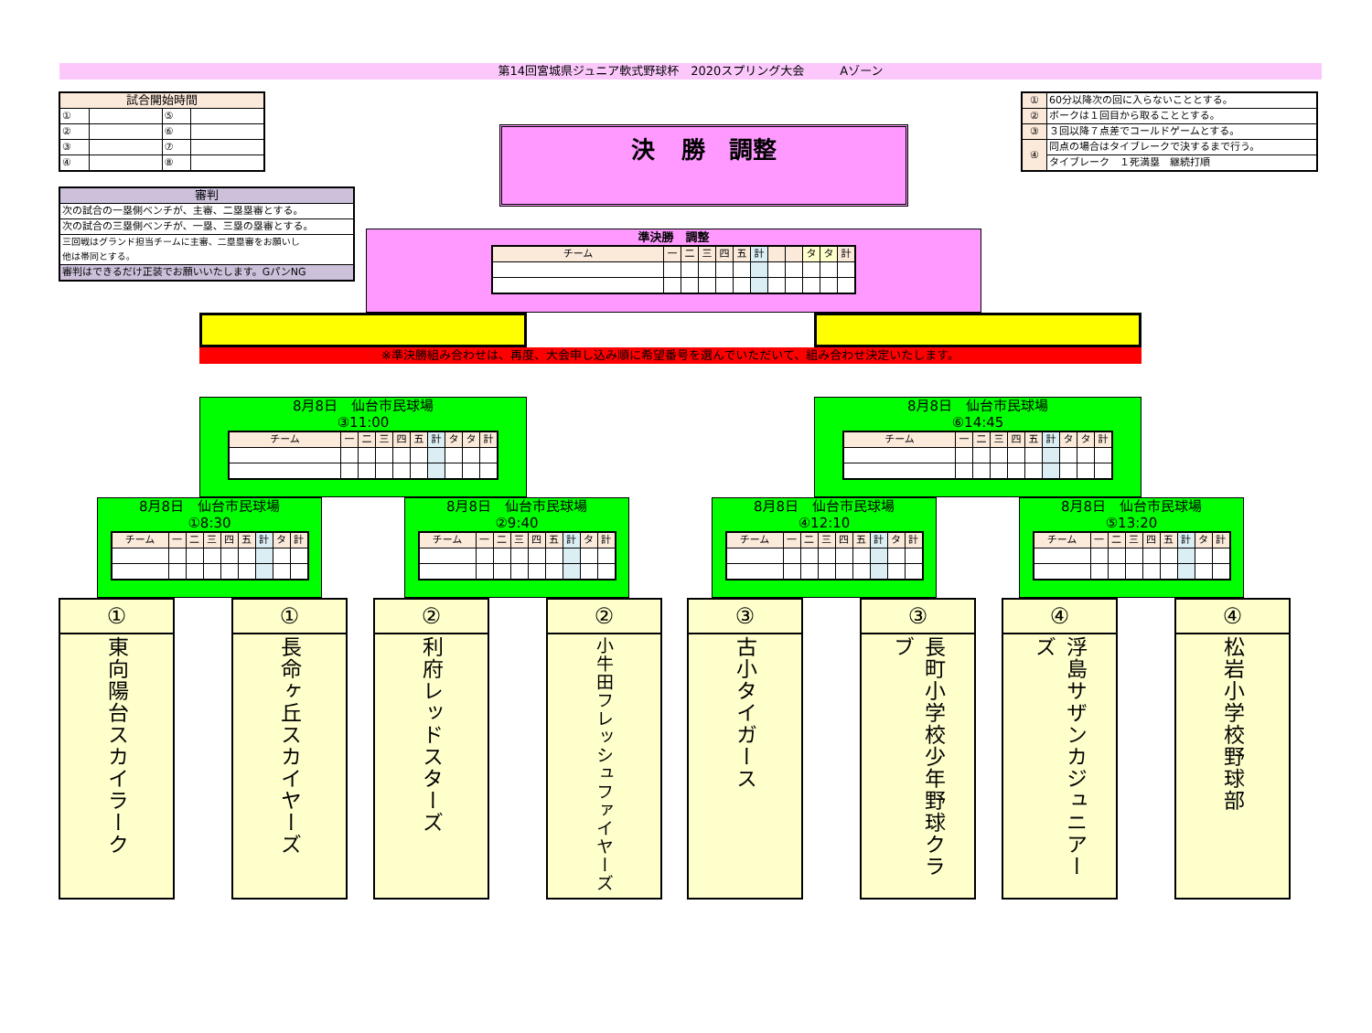第14回宮城県ジュニア軟式野球杯　2020スプリング大会　　　Aゾーン
| 試合開始時間 | | | |
| --- | --- | --- | --- |
| ① | | ⑤ | |
| ② | | ⑥ | |
| ③ | | ⑦ | |
| ④ | | ⑧ | |
| 審判 |
| --- |
| 次の試合の一塁側ベンチが、主審、二塁塁審とする。 |
| 次の試合の三塁側ベンチが、一塁、三塁の塁審とする。 |
| 三回戦はグランド担当チームに主審、二塁塁審をお願いし 他は帯同とする。 |
| 審判はできるだけ正装でお願いいたします。GパンNG |
決 勝　調整
| ① | 60分以降次の回に入らないこととする。 |
| ② | ボークは１回目から取ることとする。 |
| ③ | ３回以降７点差でコールドゲームとする。 |
| ④ | 同点の場合はタイブレークで決するまで行う。 |
| | タイブレーク １死満塁 継続打順 |
準決勝　調整
| チーム | 一 | 二 | 三 | 四 | 五 | 計 | | | タ | タ | 計 |
| --- | --- | --- | --- | --- | --- | --- | --- | --- | --- | --- | --- |
※準決勝組み合わせは、再度、大会申し込み順に希望番号を選んでいただいて、組み合わせ決定いたします。
8月8日　仙台市民球場
③11:00
| チーム | 一 | 二 | 三 | 四 | 五 | 計 | タ | タ | 計 |
| --- | --- | --- | --- | --- | --- | --- | --- | --- | --- |
8月8日　仙台市民球場
⑥14:45
| チーム | 一 | 二 | 三 | 四 | 五 | 計 | タ | タ | 計 |
| --- | --- | --- | --- | --- | --- | --- | --- | --- | --- |
8月8日　仙台市民球場
①8:30
| チーム | 一 | 二 | 三 | 四 | 五 | 計 | タ | 計 |
| --- | --- | --- | --- | --- | --- | --- | --- | --- |
8月8日　仙台市民球場
②9:40
| チーム | 一 | 二 | 三 | 四 | 五 | 計 | タ | 計 |
| --- | --- | --- | --- | --- | --- | --- | --- | --- |
8月8日　仙台市民球場
④12:10
| チーム | 一 | 二 | 三 | 四 | 五 | 計 | タ | 計 |
| --- | --- | --- | --- | --- | --- | --- | --- | --- |
8月8日　仙台市民球場
⑤13:20
| チーム | 一 | 二 | 三 | 四 | 五 | 計 | タ | 計 |
| --- | --- | --- | --- | --- | --- | --- | --- | --- |
①
東向陽台スカイラーク
①
長命ヶ丘スカイヤーズ
②
利府レッドスターズ
②
小牛田フレッシュファイヤーズ
③
古小タイガース
③
長町小学校少年野球クラブ
④
浮島サザンカジュニアーズ
④
松岩小学校野球部